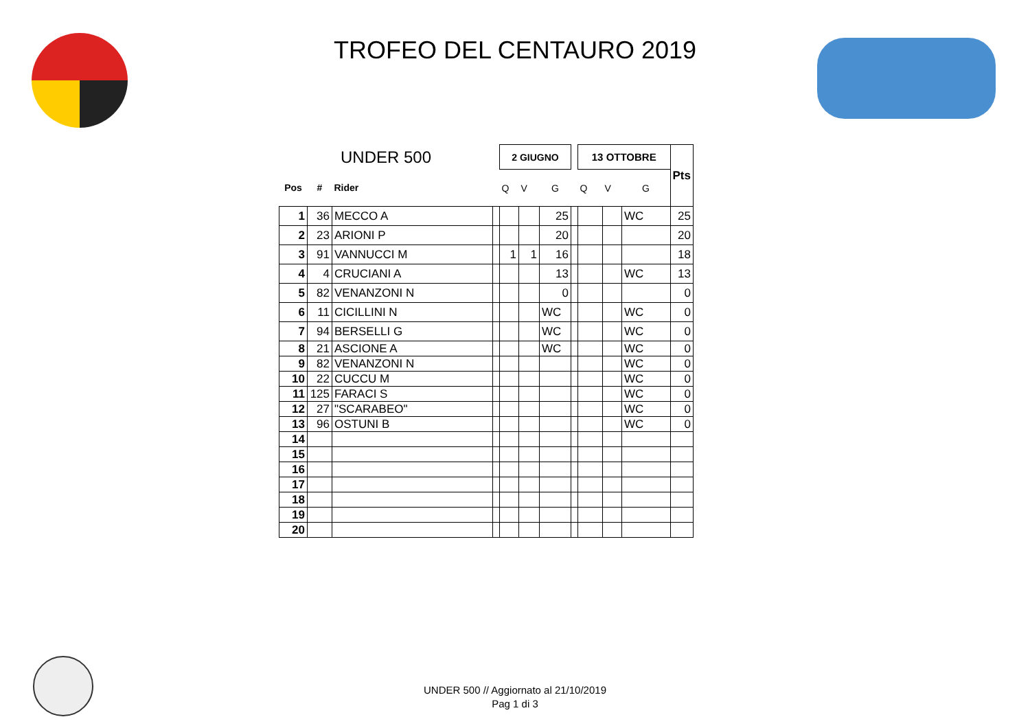TROFEO DEL CENTAURO 2019
| UNDER 500 | | | | 2 GIUGNO | | | | 13 OTTOBRE | | | Pts |
| Pos | # | Rider | | Q | V | G | | Q | V | G | |
| 1 | 36 | MECCO A | | | | 25 | | | | WC | 25 |
| 2 | 23 | ARIONI P | | | | 20 | | | | | 20 |
| 3 | 91 | VANNUCCI M | | 1 | 1 | 16 | | | | | 18 |
| 4 | 4 | CRUCIANI A | | | | 13 | | | | WC | 13 |
| 5 | 82 | VENANZONI N | | | | 0 | | | | | 0 |
| 6 | 11 | CICILLINI N | | | | WC | | | | WC | 0 |
| 7 | 94 | BERSELLI G | | | | WC | | | | WC | 0 |
| 8 | 21 | ASCIONE A | | | | WC | | | | WC | 0 |
| 9 | 82 | VENANZONI N | | | | | | | | WC | 0 |
| 10 | 22 | CUCCU M | | | | | | | | WC | 0 |
| 11 | 125 | FARACI S | | | | | | | | WC | 0 |
| 12 | 27 | "SCARABEO" | | | | | | | | WC | 0 |
| 13 | 96 | OSTUNI B | | | | | | | | WC | 0 |
| 14 | | | | | | | | | | | |
| 15 | | | | | | | | | | | |
| 16 | | | | | | | | | | | |
| 17 | | | | | | | | | | | |
| 18 | | | | | | | | | | | |
| 19 | | | | | | | | | | | |
| 20 | | | | | | | | | | | |
UNDER 500 // Aggiornato al 21/10/2019
Pag 1 di 3